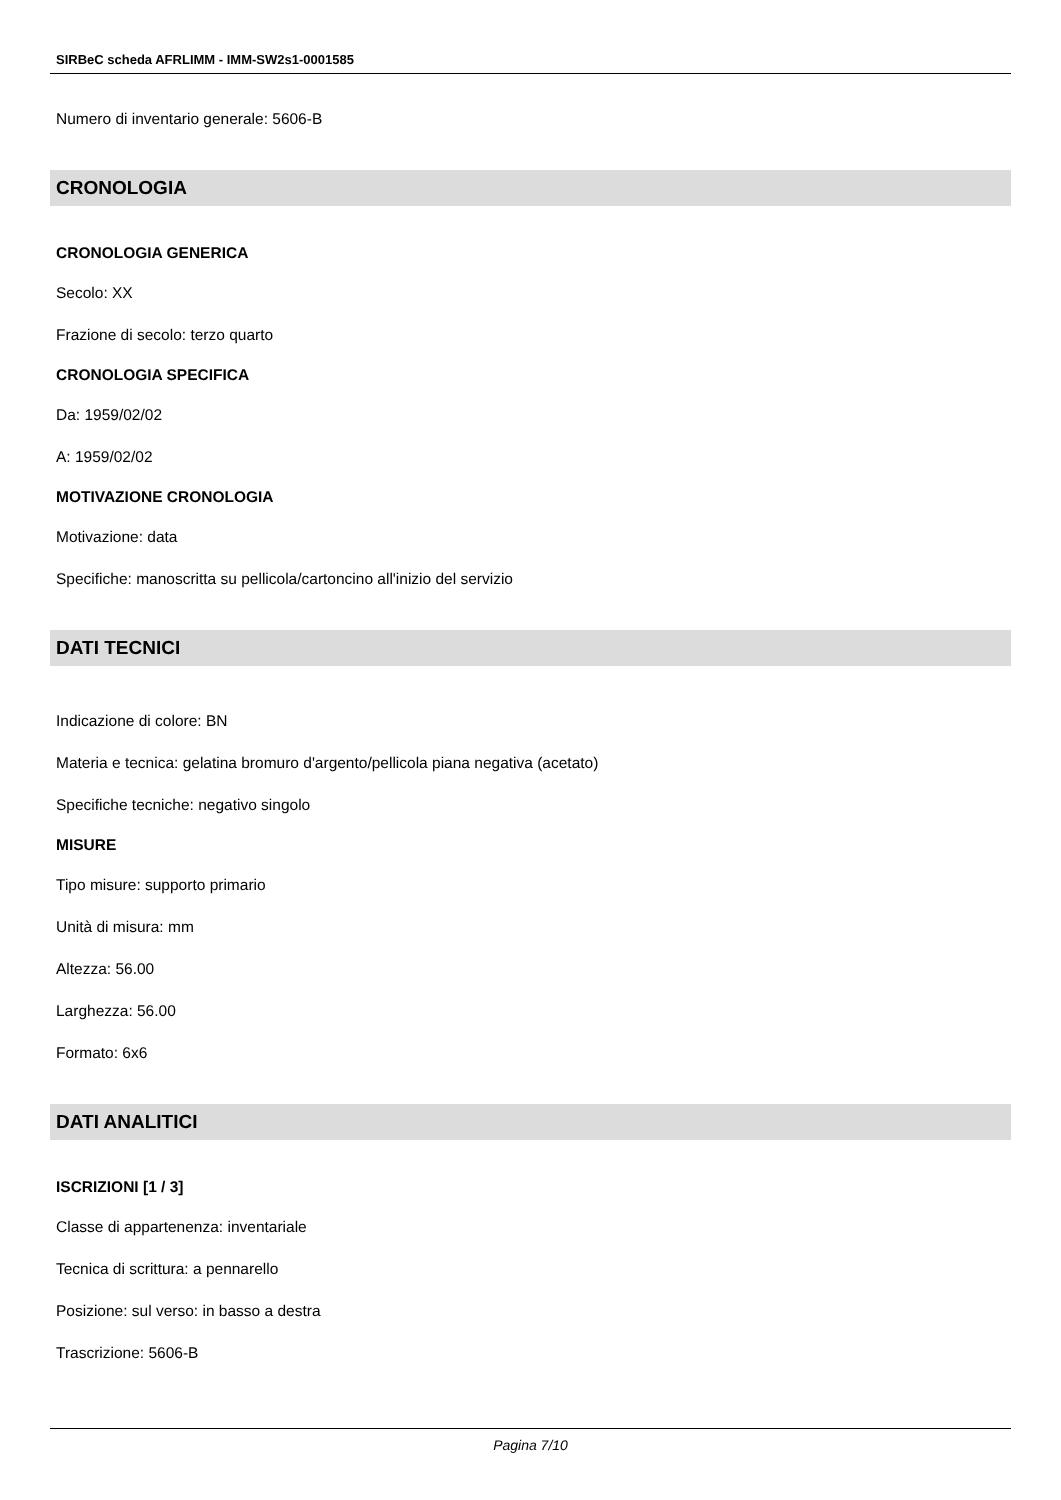SIRBeC scheda AFRLIMM - IMM-SW2s1-0001585
Numero di inventario generale: 5606-B
CRONOLOGIA
CRONOLOGIA GENERICA
Secolo: XX
Frazione di secolo: terzo quarto
CRONOLOGIA SPECIFICA
Da: 1959/02/02
A: 1959/02/02
MOTIVAZIONE CRONOLOGIA
Motivazione: data
Specifiche: manoscritta su pellicola/cartoncino all'inizio del servizio
DATI TECNICI
Indicazione di colore: BN
Materia e tecnica: gelatina bromuro d'argento/pellicola piana negativa (acetato)
Specifiche tecniche: negativo singolo
MISURE
Tipo misure: supporto primario
Unità di misura: mm
Altezza: 56.00
Larghezza: 56.00
Formato: 6x6
DATI ANALITICI
ISCRIZIONI [1 / 3]
Classe di appartenenza: inventariale
Tecnica di scrittura: a pennarello
Posizione: sul verso: in basso a destra
Trascrizione: 5606-B
Pagina 7/10